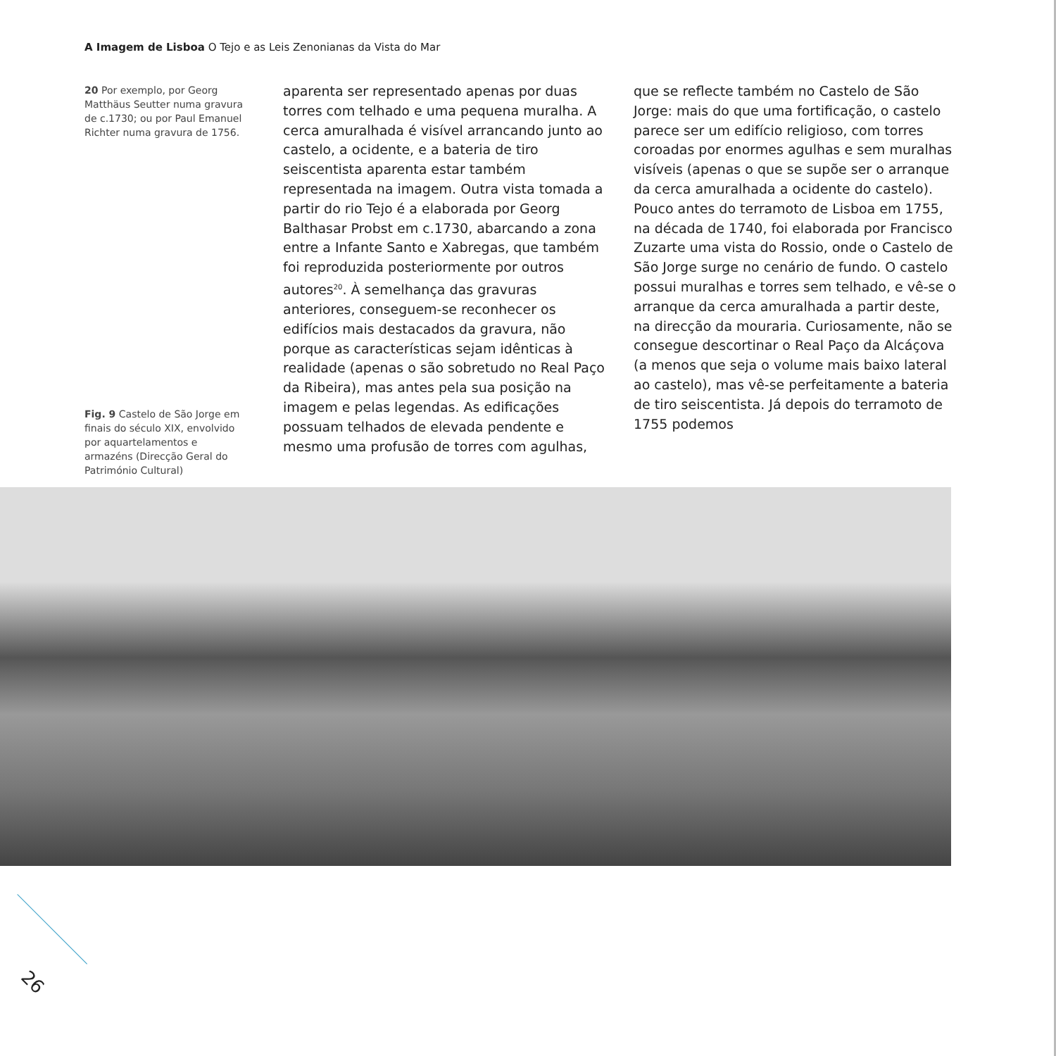A Imagem de Lisboa O Tejo e as Leis Zenonianas da Vista do Mar
20 Por exemplo, por Georg Matthäus Seutter numa gravura de c.1730; ou por Paul Emanuel Richter numa gravura de 1756.
Fig. 9 Castelo de São Jorge em finais do século XIX, envolvido por aquartelamentos e armazéns (Direcção Geral do Património Cultural)
aparenta ser representado apenas por duas torres com telhado e uma pequena muralha. A cerca amuralhada é visível arrancando junto ao castelo, a ocidente, e a bateria de tiro seiscentista aparenta estar também representada na imagem. Outra vista tomada a partir do rio Tejo é a elaborada por Georg Balthasar Probst em c.1730, abarcando a zona entre a Infante Santo e Xabregas, que também foi reproduzida posteriormente por outros autores<sup>20</sup>. À semelhança das gravuras anteriores, conseguem-se reconhecer os edifícios mais destacados da gravura, não porque as características sejam idênticas à realidade (apenas o são sobretudo no Real Paço da Ribeira), mas antes pela sua posição na imagem e pelas legendas. As edificações possuam telhados de elevada pendente e mesmo uma profusão de torres com agulhas,
que se reflecte também no Castelo de São Jorge: mais do que uma fortificação, o castelo parece ser um edifício religioso, com torres coroadas por enormes agulhas e sem muralhas visíveis (apenas o que se supõe ser o arranque da cerca amuralhada a ocidente do castelo). Pouco antes do terramoto de Lisboa em 1755, na década de 1740, foi elaborada por Francisco Zuzarte uma vista do Rossio, onde o Castelo de São Jorge surge no cenário de fundo. O castelo possui muralhas e torres sem telhado, e vê-se o arranque da cerca amuralhada a partir deste, na direcção da mouraria. Curiosamente, não se consegue descortinar o Real Paço da Alcáçova (a menos que seja o volume mais baixo lateral ao castelo), mas vê-se perfeitamente a bateria de tiro seiscentista. Já depois do terramoto de 1755 podemos
26